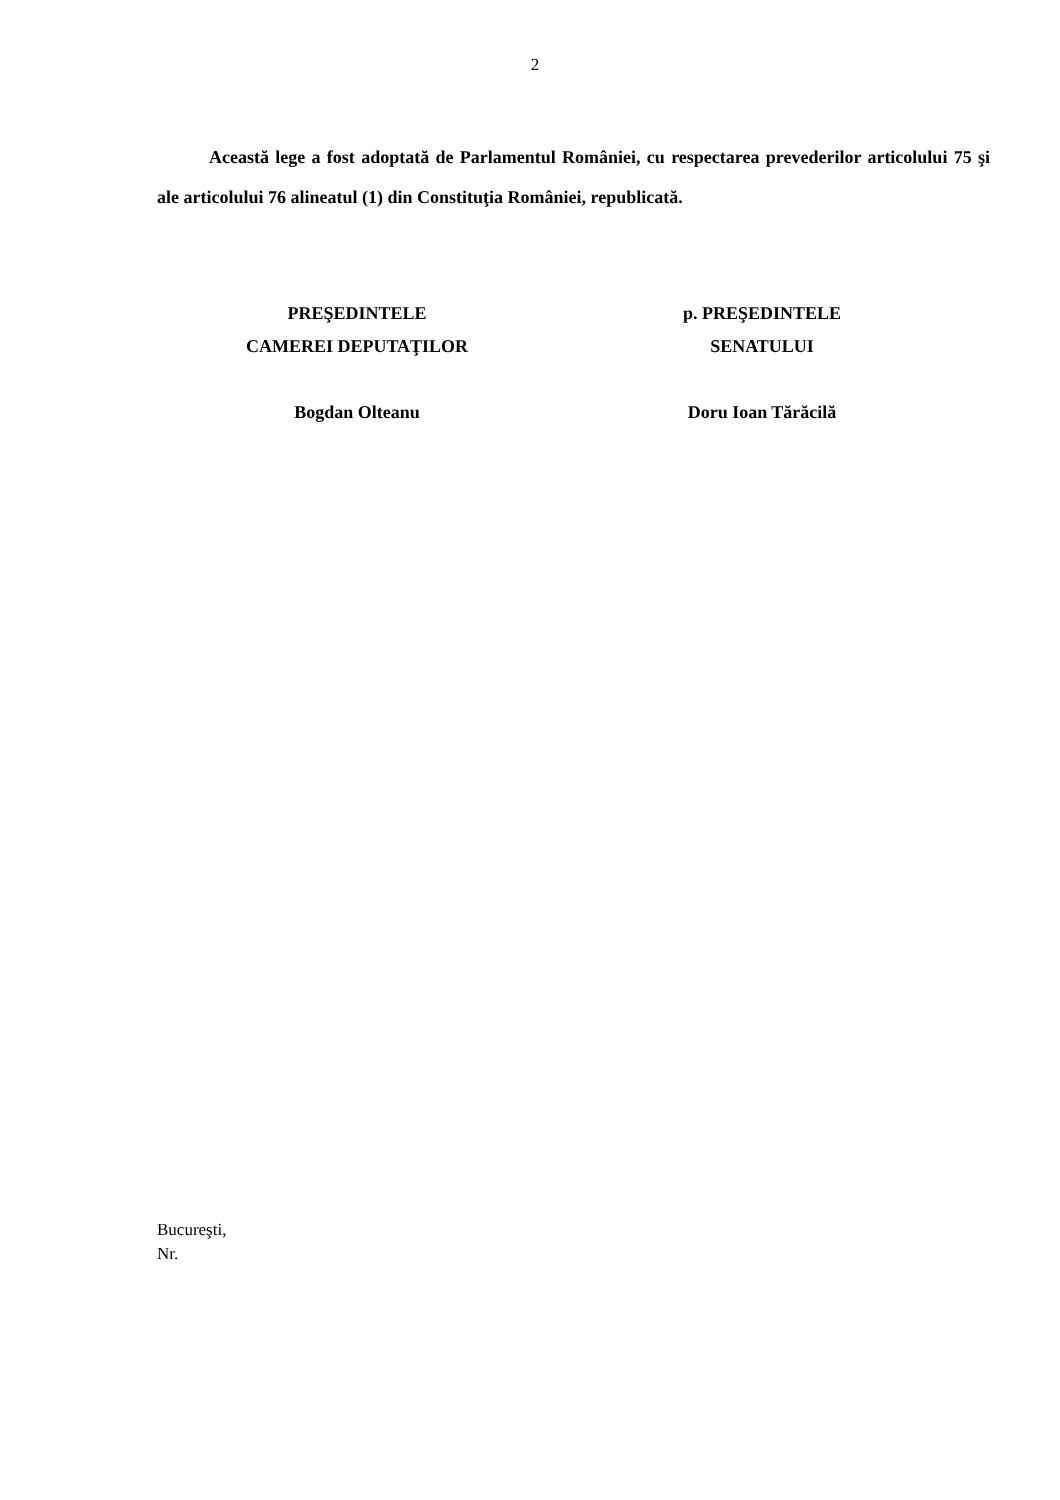2
Această lege a fost adoptată de Parlamentul României, cu respectarea prevederilor articolului 75 şi ale articolului 76 alineatul (1) din Constituţia României, republicată.
PREŞEDINTELE
CAMEREI DEPUTAŢILOR
Bogdan Olteanu
p. PREŞEDINTELE
SENATULUI
Doru Ioan Tărăcilă
Bucureşti,
Nr.